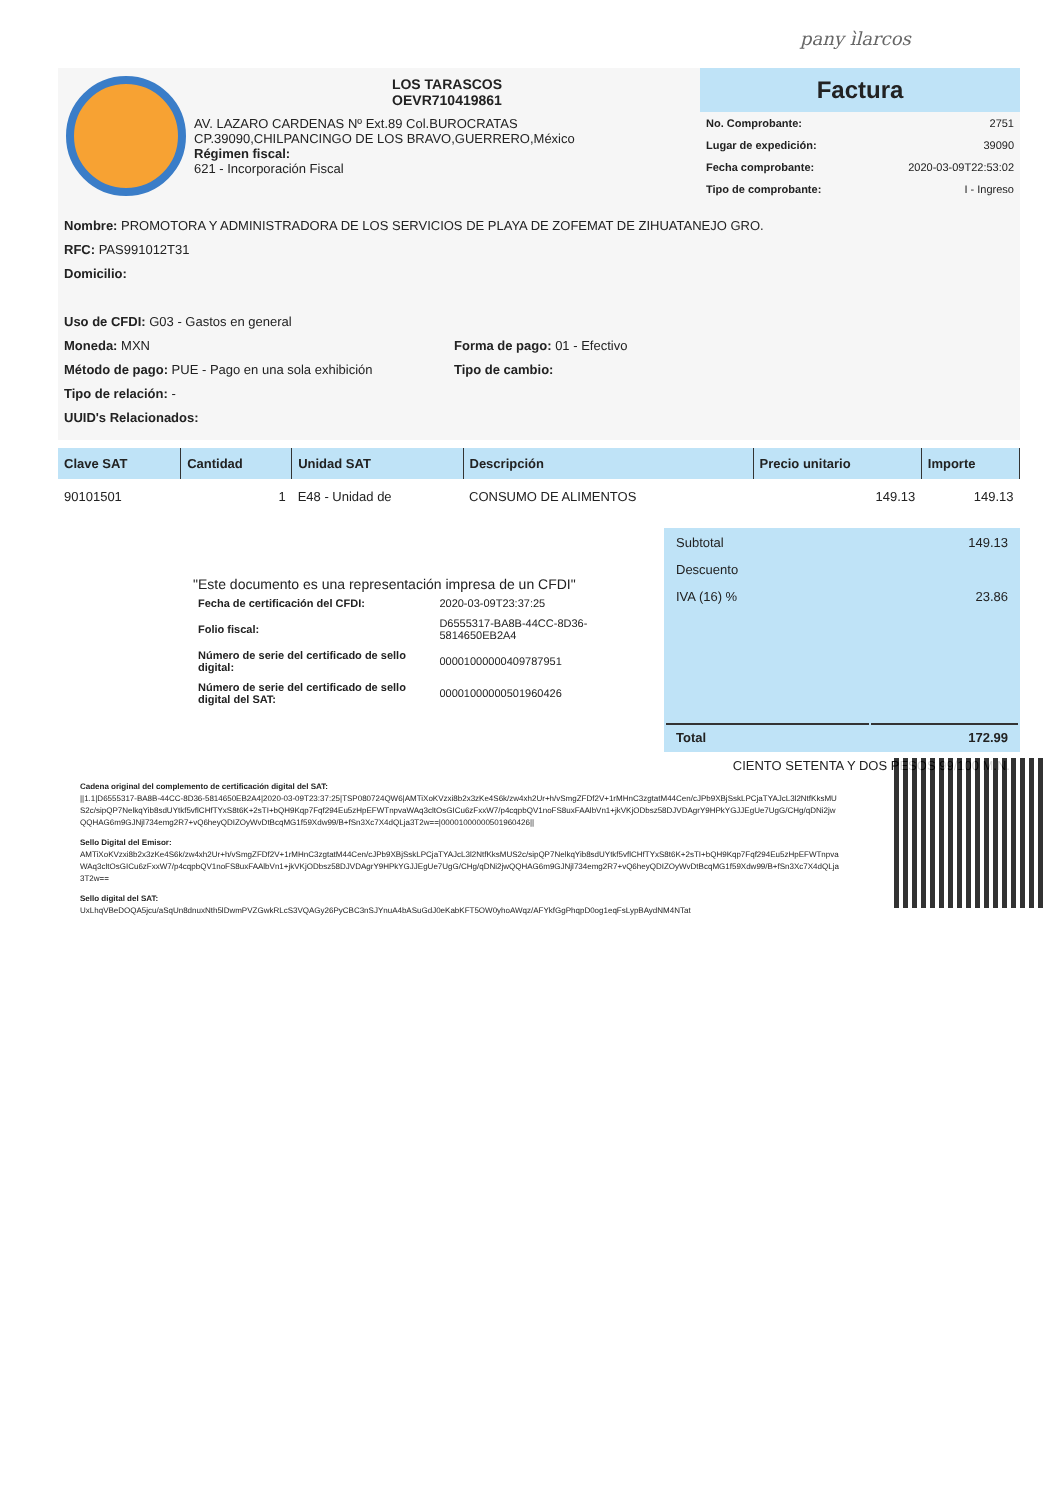pany ìlarcos
LOS TARASCOS
OEVR710419861
AV. LAZARO CARDENAS Nº Ext.89 Col.BUROCRATAS
CP.39090,CHILPANCINGO DE LOS BRAVO,GUERRERO,México
Régimen fiscal:
621 - Incorporación Fiscal
Factura
| No. Comprobante: | 2751 |
| Lugar de expedición: | 39090 |
| Fecha comprobante: | 2020-03-09T22:53:02 |
| Tipo de comprobante: | I - Ingreso |
Nombre: PROMOTORA Y ADMINISTRADORA DE LOS SERVICIOS DE PLAYA DE ZOFEMAT DE ZIHUATANEJO GRO.
RFC: PAS991012T31
Domicilio:
Uso de CFDI: G03 - Gastos en general
Moneda: MXN
Método de pago: PUE - Pago en una sola exhibición
Forma de pago: 01 - Efectivo
Tipo de cambio:
Tipo de relación: -
UUID's Relacionados:
| Clave SAT | Cantidad | Unidad SAT | Descripción | Precio unitario | Importe |
| --- | --- | --- | --- | --- | --- |
| 90101501 | 1 | E48 - Unidad de | CONSUMO DE ALIMENTOS | 149.13 | 149.13 |
"Este documento es una representación impresa de un CFDI"
| Fecha de certificación del CFDI: | 2020-03-09T23:37:25 |
| Folio fiscal: | D6555317-BA8B-44CC-8D36-5814650EB2A4 |
| Número de serie del certificado de sello digital: | 00001000000409787951 |
| Número de serie del certificado de sello digital del SAT: | 00001000000501960426 |
| Subtotal | 149.13 |
| Descuento | |
| IVA (16) % | 23.86 |
| Total | 172.99 |
CIENTO SETENTA Y DOS PESOS 99/100 M.N.
Cadena original del complemento de certificación digital del SAT:
||1.1|D6555317-BA8B-44CC-8D36-5814650EB2A4|2020-03-09T23:37:25|TSP080724QW6|AMTiXoKVzxi8b2x3zKe4S6k/zw4xh2Ur+h/vSmgZFDf2V+1rMHnC3zgtatM44Cen/cJPb9XBjSskLPCjaTYAJcL3l2NtfKksMUS2c/sipQP7NelkqYib8sdUYtkf5vflCHfTYxS8t6K+2sTI+bQH9Kqp7Fqf294Eu5zHpEFWTnpvaWAq3cltOsGICu6zFxxW7/p4cqpbQV1noFS8uxFAAlbVn1+jkVKjODbsz58DJVDAgrY9HPkYGJJEgUe7UgG/CHg/qDNi2jwQQHAG6m9GJNjl734emg2R7+vQ6heyQDIZOyWvDtBcqMG1f59Xdw99/B+fSn3Xc7X4dQLja3T2w==|00001000000501960426||
Sello Digital del Emisor:
AMTiXoKVzxi8b2x3zKe4S6k/zw4xh2Ur+h/vSmgZFDf2V+1rMHnC3zgtatM44Cen/cJPb9XBjSskLPCjaTYAJcL3l2NtfKksMUS2c/sipQP7NelkqYib8sdUYtkf5vflCHfTYxS8t6K+2sTI+bQH9Kqp7Fqf294Eu5zHpEFWTnpvaWAq3cltOsGICu6zFxxW7/p4cqpbQV1noFS8uxFAAlbVn1+jkVKjODbsz58DJVDAgrY9HPkYGJJEgUe7UgG/CHg/qDNi2jwQQHAG6m9GJNjl734emg2R7+vQ6heyQDIZOyWvDtBcqMG1f59Xdw99/B+fSn3Xc7X4dQLja3T2w==
Sello digital del SAT:
UxLhqVBeDOQA5jcu/aSqUn8dnuxNth5lDwmPVZGwkRLcS3VQAGy26PyCBC3nSJYnuA4bASuGdJ0eKabKFT5OW0yhoAWqz/AFYkfGgPhqpD0og1eqFsLypBAydNM4NTat